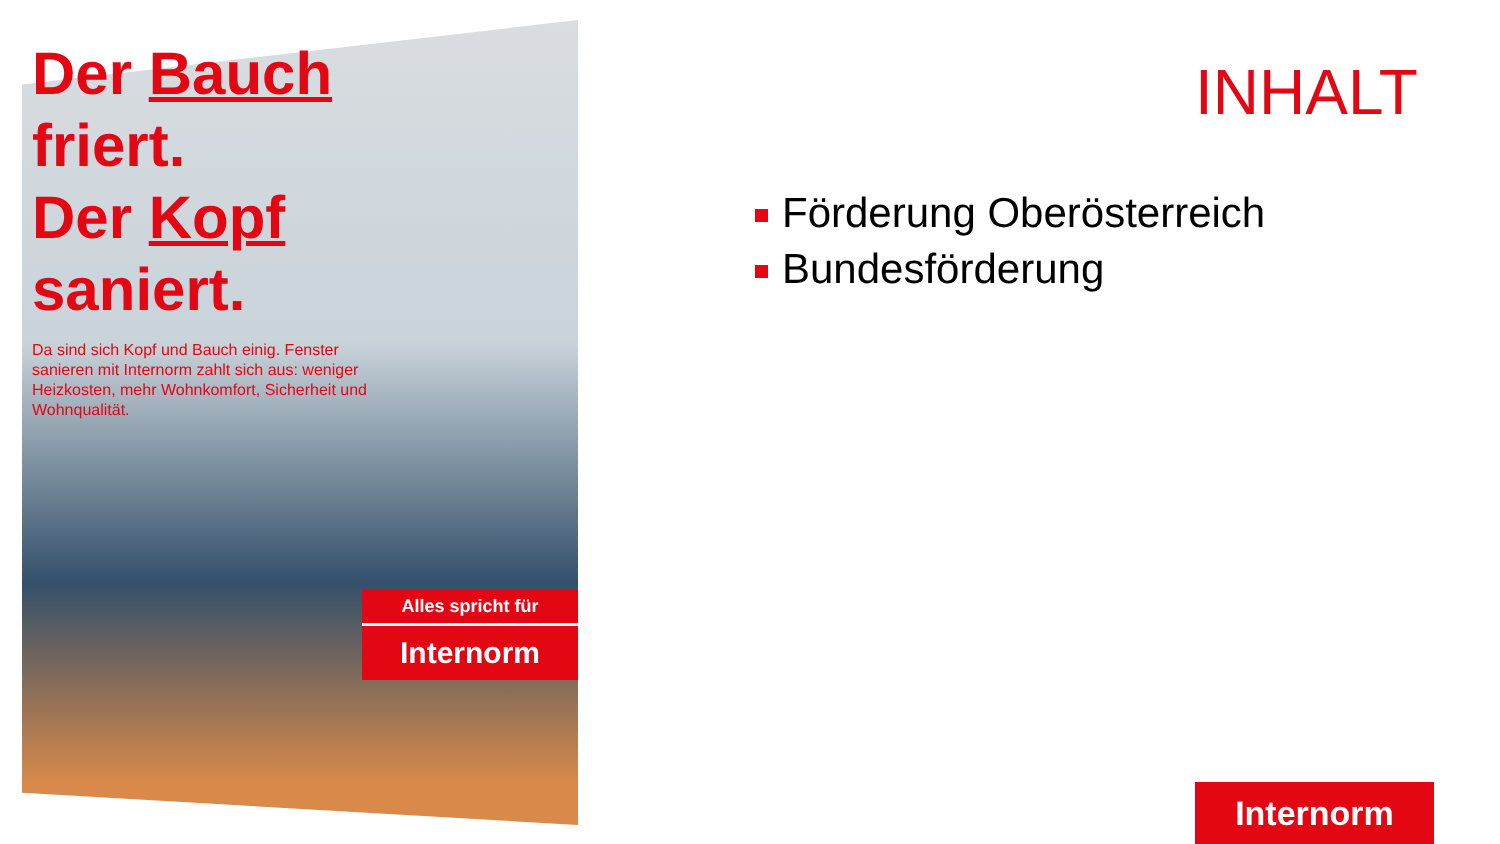Der Bauch
friert.
Der Kopf
saniert.
Da sind sich Kopf und Bauch einig. Fenster sanieren mit Internorm zahlt sich aus: weniger Heizkosten, mehr Wohnkomfort, Sicherheit und Wohnqualität.
Alles spricht für
Internorm
INHALT
Förderung Oberösterreich
Bundesförderung
Internorm